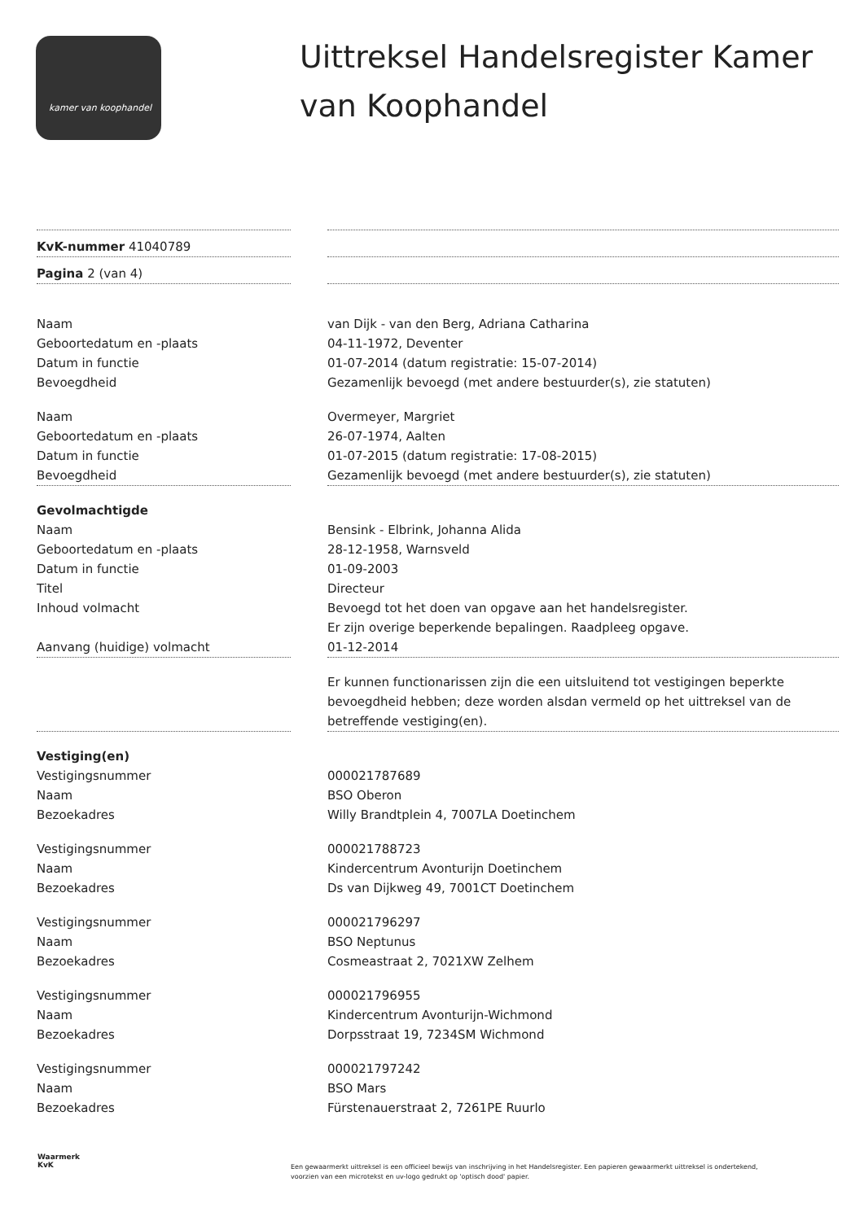kamer van koophandel
Uittreksel Handelsregister Kamer
van Koophandel
KvK-nummer 41040789
Pagina 2 (van 4)
Naam van Dijk - van den Berg, Adriana Catharina
Geboortedatum en -plaats 04-11-1972, Deventer
Datum in functie 01-07-2014 (datum registratie: 15-07-2014)
Bevoegdheid Gezamenlijk bevoegd (met andere bestuurder(s), zie statuten)
Naam Overmeyer, Margriet
Geboortedatum en -plaats 26-07-1974, Aalten
Datum in functie 01-07-2015 (datum registratie: 17-08-2015)
Bevoegdheid Gezamenlijk bevoegd (met andere bestuurder(s), zie statuten)
Gevolmachtigde
Naam Bensink - Elbrink, Johanna Alida
Geboortedatum en -plaats 28-12-1958, Warnsveld
Datum in functie 01-09-2003
Titel Directeur
Inhoud volmacht Bevoegd tot het doen van opgave aan het handelsregister.
Er zijn overige beperkende bepalingen. Raadpleeg opgave.
Aanvang (huidige) volmacht 01-12-2014
Er kunnen functionarissen zijn die een uitsluitend tot vestigingen beperkte bevoegdheid hebben; deze worden alsdan vermeld op het uittreksel van de betreffende vestiging(en).
Vestiging(en)
Vestigingsnummer 000021787689
Naam BSO Oberon
Bezoekadres Willy Brandtplein 4, 7007LA Doetinchem
Vestigingsnummer 000021788723
Naam Kindercentrum Avonturijn Doetinchem
Bezoekadres Ds van Dijkweg 49, 7001CT Doetinchem
Vestigingsnummer 000021796297
Naam BSO Neptunus
Bezoekadres Cosmeastraat 2, 7021XW Zelhem
Vestigingsnummer 000021796955
Naam Kindercentrum Avonturijn-Wichmond
Bezoekadres Dorpsstraat 19, 7234SM Wichmond
Vestigingsnummer 000021797242
Naam BSO Mars
Bezoekadres Fürstenauerstraat 2, 7261PE Ruurlo
Waarmerk
KvK
Een gewaarmerkt uittreksel is een officieel bewijs van inschrijving in het Handelsregister. Een papieren gewaarmerkt uittreksel is ondertekend, voorzien van een microtekst en uv-logo gedrukt op 'optisch dood' papier.